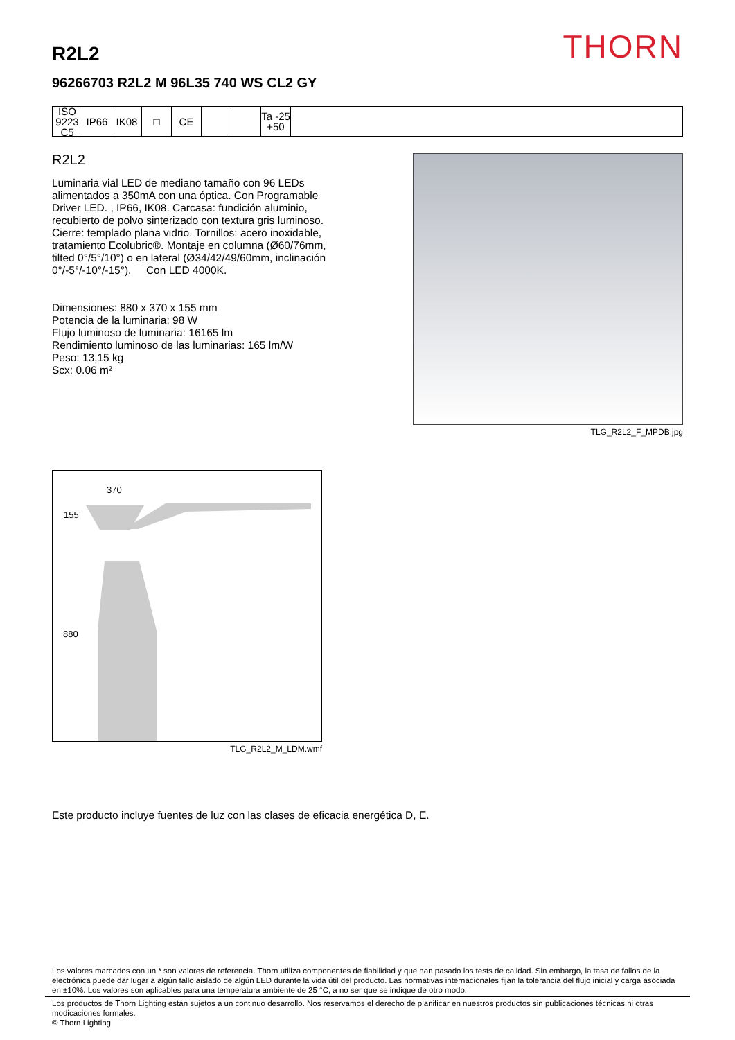THORN
R2L2
96266703 R2L2 M 96L35 740 WS CL2 GY
ISO 9223
C5
IP66 IK08 □ CE Ta -25 +50
R2L2
Luminaria vial LED de mediano tamaño con 96 LEDs alimentados a 350mA con una óptica. Con Programable Driver LED. , IP66, IK08. Carcasa: fundición aluminio, recubierto de polvo sinterizado con textura gris luminoso. Cierre: templado plana vidrio. Tornillos: acero inoxidable, tratamiento Ecolubric®. Montaje en columna (Ø60/76mm, tilted 0°/5°/10°) o en lateral (Ø34/42/49/60mm, inclinación 0°/-5°/-10°/-15°). Con LED 4000K.
Dimensiones: 880 x 370 x 155 mm
Potencia de la luminaria: 98 W
Flujo luminoso de luminaria: 16165 lm
Rendimiento luminoso de las luminarias: 165 lm/W
Peso: 13,15 kg
Scx: 0.06 m²
TLG_R2L2_F_MPDB.jpg
370
155
880
TLG_R2L2_M_LDM.wmf
Este producto incluye fuentes de luz con las clases de eficacia energética D, E.
Los valores marcados con un * son valores de referencia. Thorn utiliza componentes de fiabilidad y que han pasado los tests de calidad. Sin embargo, la tasa de fallos de la electrónica puede dar lugar a algún fallo aislado de algún LED durante la vida útil del producto. Las normativas internacionales fijan la tolerancia del flujo inicial y carga asociada en ±10%. Los valores son aplicables para una temperatura ambiente de 25 °C, a no ser que se indique de otro modo.
Los productos de Thorn Lighting están sujetos a un continuo desarrollo. Nos reservamos el derecho de planificar en nuestros productos sin publicaciones técnicas ni otras modicaciones formales.
© Thorn Lighting